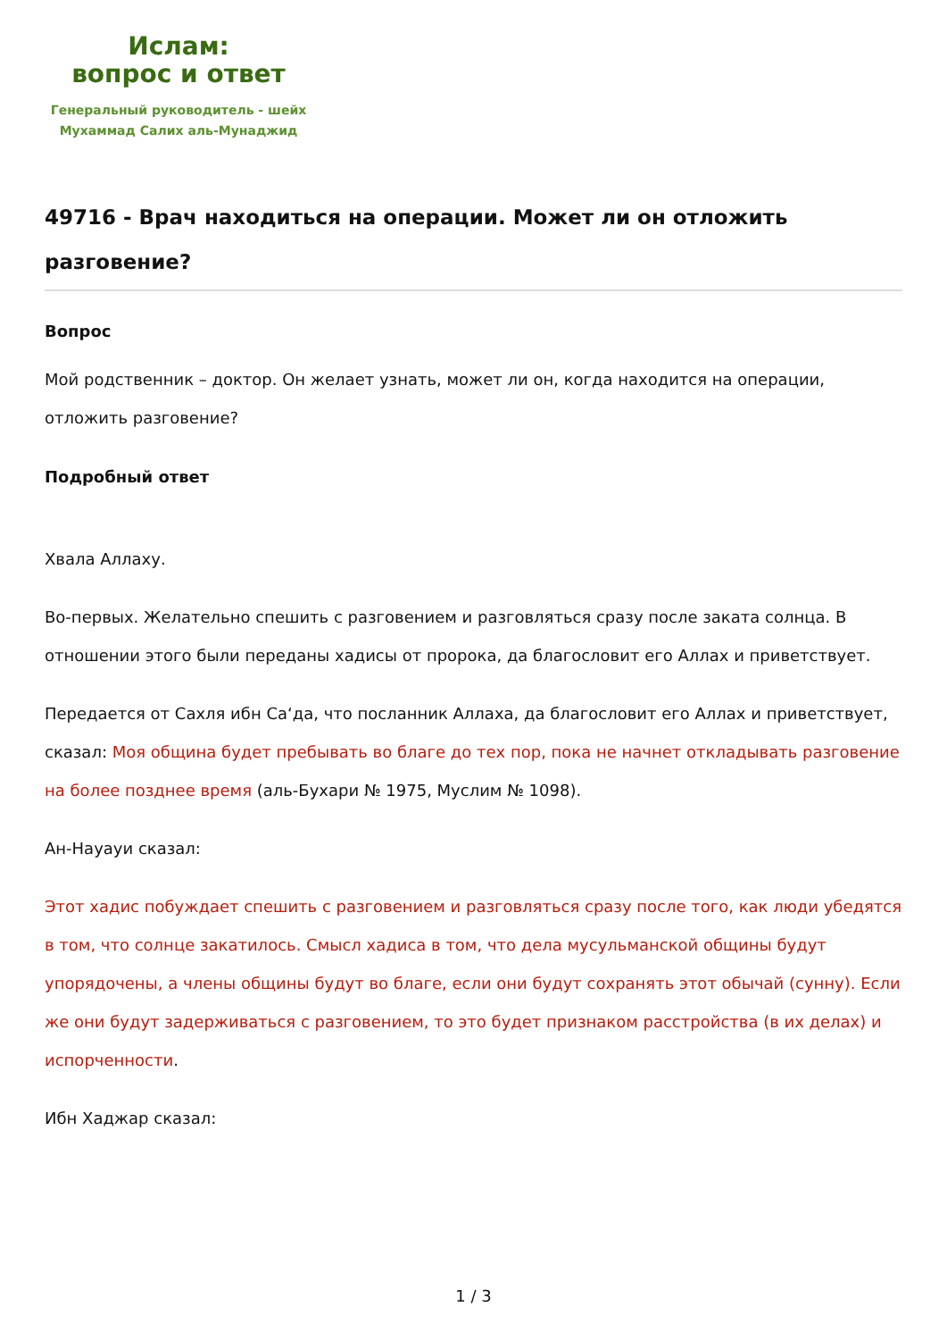Ислам:
вопрос и ответ
Генеральный руководитель - шейх
Мухаммад Салих аль-Мунаджид
49716 - Врач находиться на операции. Может ли он отложить разговение?
Вопрос
Мой родственник – доктор. Он желает узнать, может ли он, когда находится на операции, отложить разговение?
Подробный ответ
Хвала Аллаху.
Во-первых. Желательно спешить с разговением и разговляться сразу после заката солнца. В отношении этого были переданы хадисы от пророка, да благословит его Аллах и приветствует.
Передается от Сахля ибн Са‘да, что посланник Аллаха, да благословит его Аллах и приветствует, сказал: Моя община будет пребывать во благе до тех пор, пока не начнет откладывать разговение на более позднее время (аль-Бухари № 1975, Муслим № 1098).
Ан-Науауи сказал:
Этот хадис побуждает спешить с разговением и разговляться сразу после того, как люди убедятся в том, что солнце закатилось. Смысл хадиса в том, что дела мусульманской общины будут упорядочены, а члены общины будут во благе, если они будут сохранять этот обычай (сунну). Если же они будут задерживаться с разговением, то это будет признаком расстройства (в их делах) и испорченности.
Ибн Хаджар сказал:
1 / 3